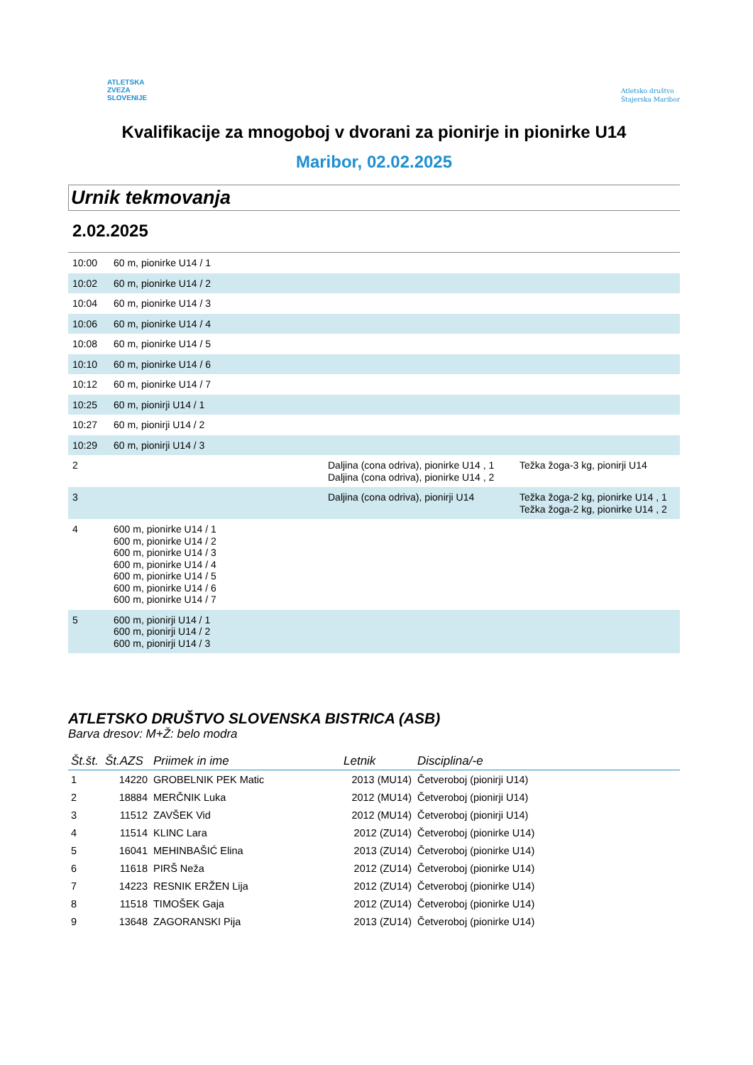ATLETSKA
ZVEZA
SLOVENIJE
Atletsko društvo
Štajerska Maribor
Kvalifikacije za mnogoboj v dvorani za pionirje in pionirke U14
Maribor, 02.02.2025
Urnik tekmovanja
2.02.2025
| 10:00 | 60 m, pionirke U14 / 1 | | |
| 10:02 | 60 m, pionirke U14 / 2 | | |
| 10:04 | 60 m, pionirke U14 / 3 | | |
| 10:06 | 60 m, pionirke U14 / 4 | | |
| 10:08 | 60 m, pionirke U14 / 5 | | |
| 10:10 | 60 m, pionirke U14 / 6 | | |
| 10:12 | 60 m, pionirke U14 / 7 | | |
| 10:25 | 60 m, pionirji U14 / 1 | | |
| 10:27 | 60 m, pionirji U14 / 2 | | |
| 10:29 | 60 m, pionirji U14 / 3 | | |
| 2 | | Daljina (cona odriva), pionirke U14 , 1 Daljina (cona odriva), pionirke U14 , 2 | Težka žoga-3 kg, pionirji U14 |
| 3 | | Daljina (cona odriva), pionirji U14 | Težka žoga-2 kg, pionirke U14 , 1 Težka žoga-2 kg, pionirke U14 , 2 |
| 4 | 600 m, pionirke U14 / 1 600 m, pionirke U14 / 2 600 m, pionirke U14 / 3 600 m, pionirke U14 / 4 600 m, pionirke U14 / 5 600 m, pionirke U14 / 6 600 m, pionirke U14 / 7 | | |
| 5 | 600 m, pionirji U14 / 1 600 m, pionirji U14 / 2 600 m, pionirji U14 / 3 | | |
ATLETSKO DRUŠTVO SLOVENSKA BISTRICA (ASB)
Barva dresov: M+Ž: belo modra
| Št.št. | Št.AZS | Priimek in ime | Letnik | Disciplina/-e |
| --- | --- | --- | --- | --- |
| 1 | 14220 | GROBELNIK PEK Matic | 2013 (MU14) | Četveroboj (pionirji U14) |
| 2 | 18884 | MERČNIK Luka | 2012 (MU14) | Četveroboj (pionirji U14) |
| 3 | 11512 | ZAVŠEK Vid | 2012 (MU14) | Četveroboj (pionirji U14) |
| 4 | 11514 | KLINC Lara | 2012 (ZU14) | Četveroboj (pionirke U14) |
| 5 | 16041 | MEHINBAŠIĆ Elina | 2013 (ZU14) | Četveroboj (pionirke U14) |
| 6 | 11618 | PIRŠ Neža | 2012 (ZU14) | Četveroboj (pionirke U14) |
| 7 | 14223 | RESNIK ERŽEN Lija | 2012 (ZU14) | Četveroboj (pionirke U14) |
| 8 | 11518 | TIMOŠEK Gaja | 2012 (ZU14) | Četveroboj (pionirke U14) |
| 9 | 13648 | ZAGORANSKI Pija | 2013 (ZU14) | Četveroboj (pionirke U14) |